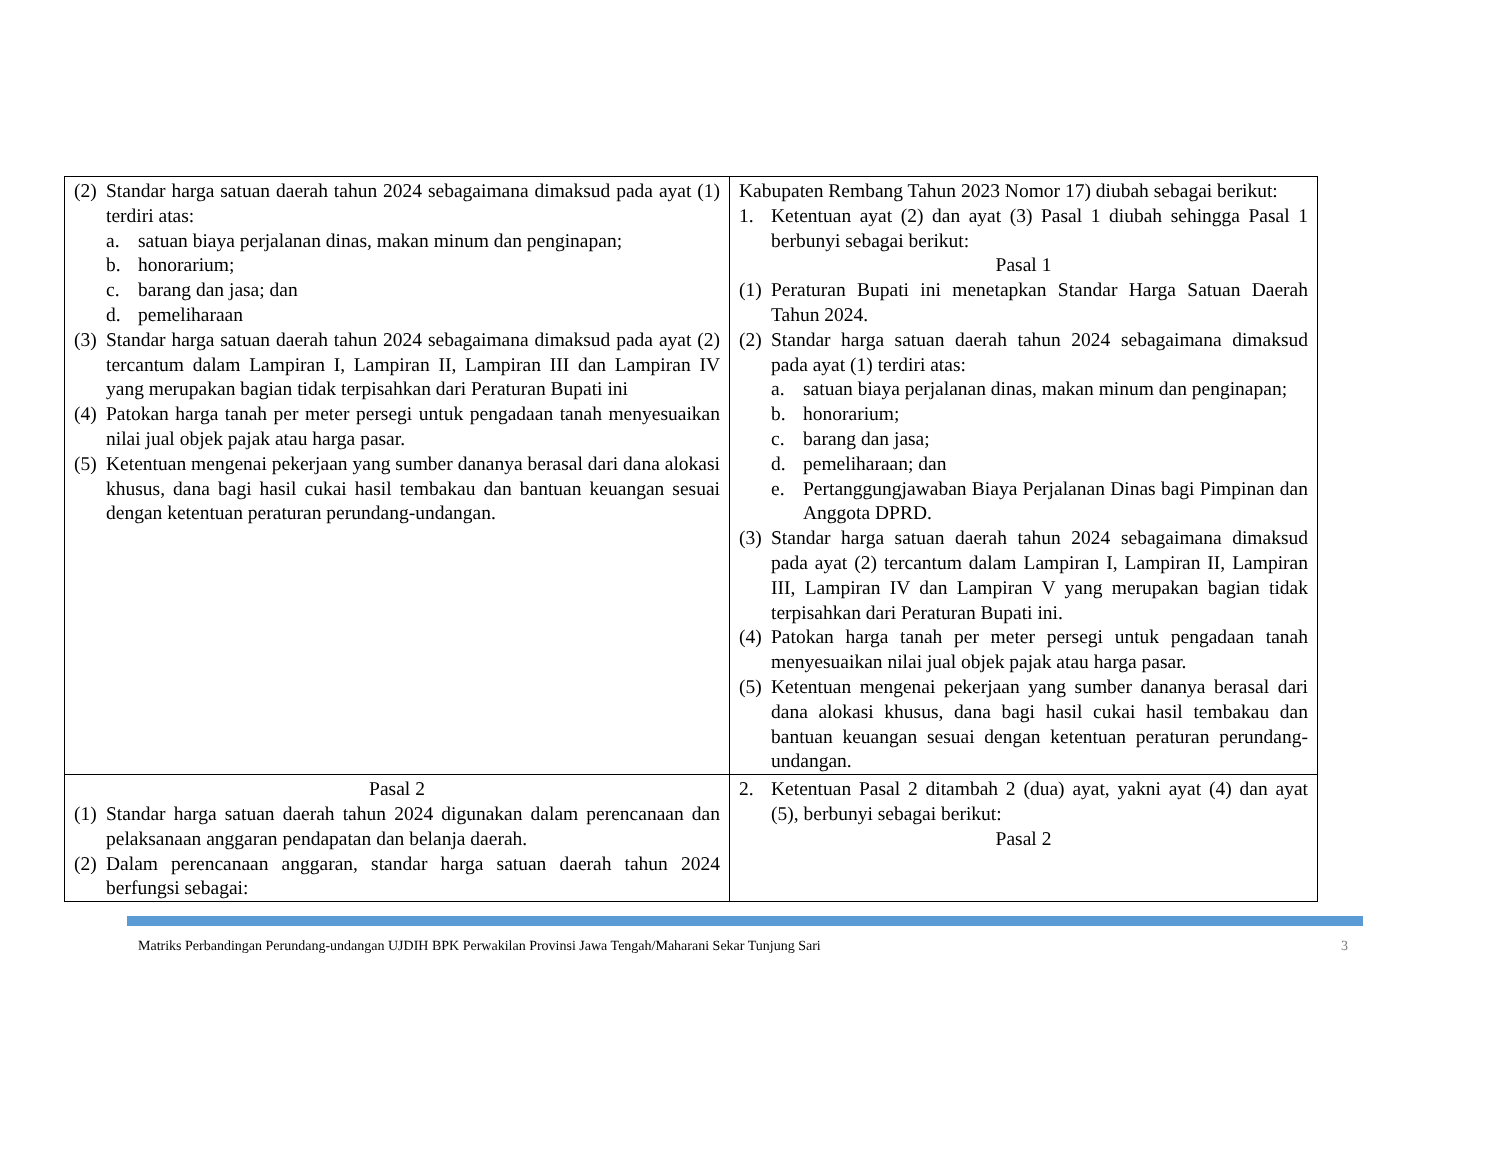| (2) Standar harga satuan daerah tahun 2024 sebagaimana dimaksud pada ayat (1) terdiri atas: a. satuan biaya perjalanan dinas, makan minum dan penginapan; b. honorarium; c. barang dan jasa; dan d. pemeliharaan (3) Standar harga satuan daerah tahun 2024 sebagaimana dimaksud pada ayat (2) tercantum dalam Lampiran I, Lampiran II, Lampiran III dan Lampiran IV yang merupakan bagian tidak terpisahkan dari Peraturan Bupati ini (4) Patokan harga tanah per meter persegi untuk pengadaan tanah menyesuaikan nilai jual objek pajak atau harga pasar. (5) Ketentuan mengenai pekerjaan yang sumber dananya berasal dari dana alokasi khusus, dana bagi hasil cukai hasil tembakau dan bantuan keuangan sesuai dengan ketentuan peraturan perundang-undangan. | Kabupaten Rembang Tahun 2023 Nomor 17) diubah sebagai berikut: 1. Ketentuan ayat (2) dan ayat (3) Pasal 1 diubah sehingga Pasal 1 berbunyi sebagai berikut: Pasal 1 (1) Peraturan Bupati ini menetapkan Standar Harga Satuan Daerah Tahun 2024. (2) Standar harga satuan daerah tahun 2024 sebagaimana dimaksud pada ayat (1) terdiri atas: a. satuan biaya perjalanan dinas, makan minum dan penginapan; b. honorarium; c. barang dan jasa; d. pemeliharaan; dan e. Pertanggungjawaban Biaya Perjalanan Dinas bagi Pimpinan dan Anggota DPRD. (3) Standar harga satuan daerah tahun 2024 sebagaimana dimaksud pada ayat (2) tercantum dalam Lampiran I, Lampiran II, Lampiran III, Lampiran IV dan Lampiran V yang merupakan bagian tidak terpisahkan dari Peraturan Bupati ini. (4) Patokan harga tanah per meter persegi untuk pengadaan tanah menyesuaikan nilai jual objek pajak atau harga pasar. (5) Ketentuan mengenai pekerjaan yang sumber dananya berasal dari dana alokasi khusus, dana bagi hasil cukai hasil tembakau dan bantuan keuangan sesuai dengan ketentuan peraturan perundang-undangan. |
| Pasal 2 (1) Standar harga satuan daerah tahun 2024 digunakan dalam perencanaan dan pelaksanaan anggaran pendapatan dan belanja daerah. (2) Dalam perencanaan anggaran, standar harga satuan daerah tahun 2024 berfungsi sebagai: | 2. Ketentuan Pasal 2 ditambah 2 (dua) ayat, yakni ayat (4) dan ayat (5), berbunyi sebagai berikut: Pasal 2 |
Matriks Perbandingan Perundang-undangan UJDIH BPK Perwakilan Provinsi Jawa Tengah/Maharani Sekar Tunjung Sari 3